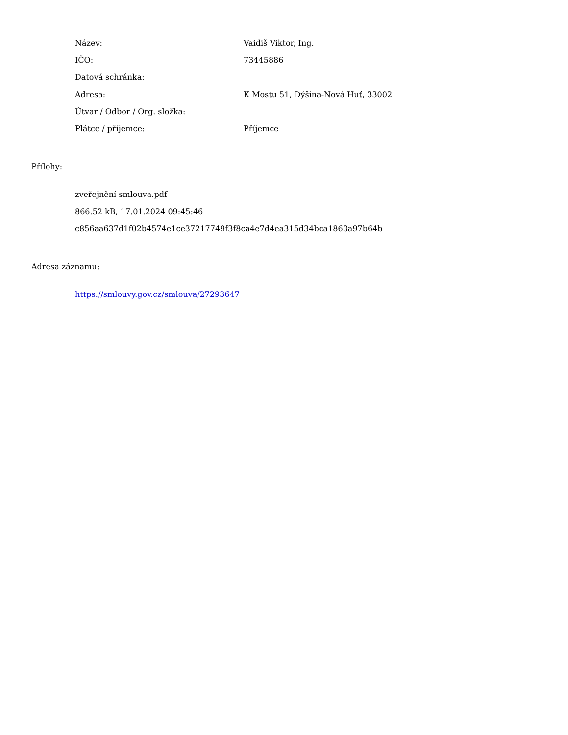| Název: | Vaidiš Viktor, Ing. |
| IČO: | 73445886 |
| Datová schránka: | |
| Adresa: | K Mostu 51, Dýšina-Nová Huť, 33002 |
| Útvar / Odbor / Org. složka: | |
| Plátce / příjemce: | Příjemce |
Přílohy:
zveřejnění smlouva.pdf
866.52 kB, 17.01.2024 09:45:46
c856aa637d1f02b4574e1ce37217749f3f8ca4e7d4ea315d34bca1863a97b64b
Adresa záznamu:
https://smlouvy.gov.cz/smlouva/27293647